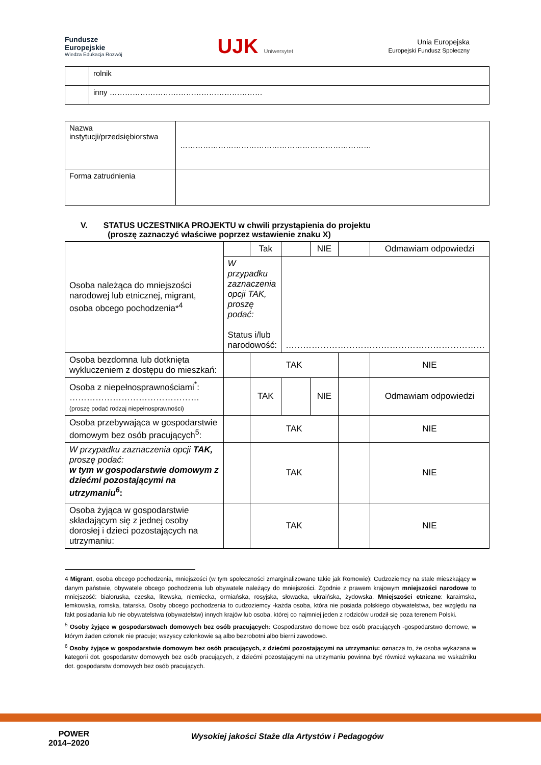Fundusze
Europejskie
Wiedza Edukacja Rozwój
UJK Uniwersytet
Unia Europejska
Europejski Fundusz Społeczny
| | rolnik |
| | inny …………………………………………………… |
| Nazwa instytucji/przedsiębiorstwa | ………………………………………………………………… |
| Forma zatrudnienia | |
V. STATUS UCZESTNIKA PROJEKTU w chwili przystąpienia do projektu
(proszę zaznaczyć właściwe poprzez wstawienie znaku X)
| Osoba należąca do mniejszości narodowej lub etnicznej, migrant, osoba obcego pochodzenia*<sup>4</sup> | | Tak | | NIE | | Odmawiam odpowiedzi |
| | W przypadku zaznaczenia opcji TAK, proszę podać: Status i/lub narodowość: | | …………………………………………………………… | | | |
| Osoba bezdomna lub dotknięta wykluczeniem z dostępu do mieszkań: | | TAK | | | | NIE |
| Osoba z niepełnosprawnościami<sup>*</sup>: ……………………………………… (proszę podać rodzaj niepełnosprawności) | | TAK | | NIE | | Odmawiam odpowiedzi |
| Osoba przebywająca w gospodarstwie domowym bez osób pracujących<sup>5</sup>: | | TAK | | | | NIE |
| W przypadku zaznaczenia opcji TAK, proszę podać: w tym w gospodarstwie domowym z dziećmi pozostającymi na utrzymaniu<sup>6</sup> : | | TAK | | | | NIE |
| Osoba żyjąca w gospodarstwie składającym się z jednej osoby dorosłej i dzieci pozostających na utrzymaniu: | | TAK | | | | NIE |
4 Migrant, osoba obcego pochodzenia, mniejszości (w tym społeczności zmarginalizowane takie jak Romowie): Cudzoziemcy na stale mieszkający w danym państwie, obywatele obcego pochodzenia lub obywatele należący do mniejszości. Zgodnie z prawem krajowym mniejszości narodowe to mniejszość: białoruska, czeska, litewska, niemiecka, ormiańska, rosyjska, słowacka, ukraińska, żydowska. Mniejszości etniczne: karaimska, łemkowska, romska, tatarska. Osoby obcego pochodzenia to cudzoziemcy -każda osoba, która nie posiada polskiego obywatelstwa, bez względu na fakt posiadania lub nie obywatelstwa (obywatelstw) innych krajów lub osoba, której co najmniej jeden z rodziców urodził się poza terenem Polski.
<sup>5</sup> Osoby żyjące w gospodarstwach domowych bez osób pracujących: Gospodarstwo domowe bez osób pracujących -gospodarstwo domowe, w którym żaden członek nie pracuje; wszyscy członkowie są albo bezrobotni albo bierni zawodowo.
<sup>6</sup> Osoby żyjące w gospodarstwie domowym bez osób pracujących, z dziećmi pozostającymi na utrzymaniu: oznacza to, że osoba wykazana w kategorii dot. gospodarstw domowych bez osób pracujących, z dziećmi pozostającymi na utrzymaniu powinna być również wykazana we wskaźniku dot. gospodarstw domowych bez osób pracujących.
POWER
2014–2020
Wysokiej jakości Staże dla Artystów i Pedagogów